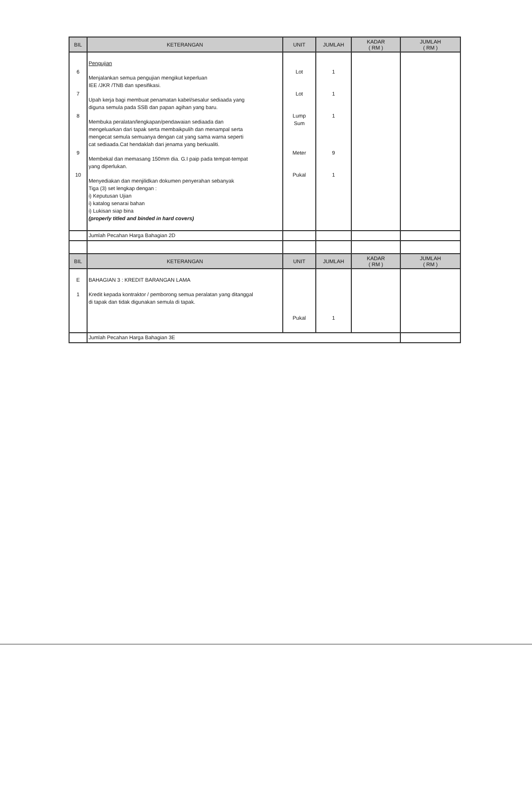| BIL | KETERANGAN | UNIT | JUMLAH | KADAR ( RM ) | JUMLAH ( RM ) |
| --- | --- | --- | --- | --- | --- |
| 6 7 8 9 10 | Pengujian Menjalankan semua pengujian mengikut keperluan IEE /JKR /TNB dan spesifikasi. Upah kerja bagi membuat penamatan kabel/sesalur sediaada yang diguna semula pada SSB dan papan agihan yang baru. Membuka peralatan/lengkapan/pendawaian sediaada dan mengeluarkan dari tapak serta membaikpulih dan menampal serta mengecat semula semuanya dengan cat yang sama warna seperti cat sediaada.Cat hendaklah dari jenama yang berkualiti. Membekal dan memasang 150mm dia. G.I paip pada tempat-tempat yang diperlukan. Menyediakan dan menjilidkan dokumen penyerahan sebanyak Tiga (3) set lengkap dengan : i) Keputusan Ujian i) katalog senarai bahan i) Lukisan siap bina (properly titled and binded in hard covers) | Lot Lot Lump Sum Meter Pukal | 1 1 1 9 1 | | |
| | Jumlah Pecahan Harga Bahagian 2D | | | | |
| BIL | KETERANGAN | UNIT | JUMLAH | KADAR ( RM ) | JUMLAH ( RM ) |
| E 1 | BAHAGIAN 3 : KREDIT BARANGAN LAMA Kredit kepada kontraktor / pemborong semua peralatan yang ditanggal di tapak dan tidak digunakan semula di tapak. | Pukal | 1 | | |
| | Jumlah Pecahan Harga Bahagian 3E | | | | |